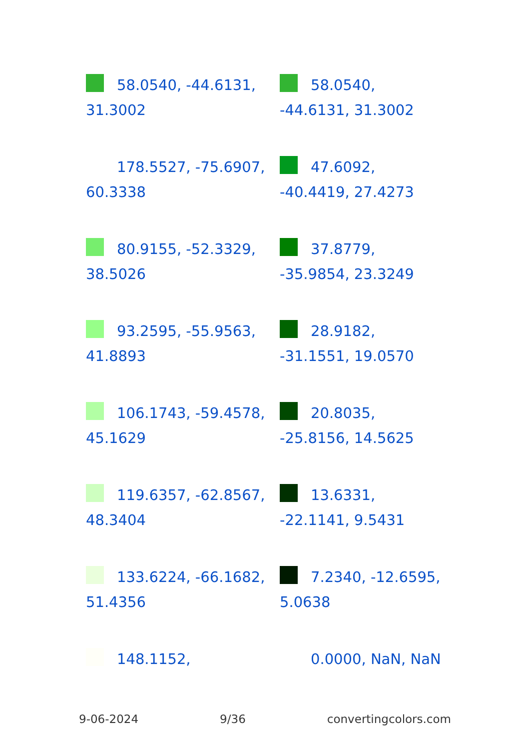58.0540, -44.6131, 31.3002
58.0540, -44.6131, 31.3002
178.5527, -75.6907, 60.3338
47.6092, -40.4419, 27.4273
80.9155, -52.3329, 38.5026
37.8779, -35.9854, 23.3249
93.2595, -55.9563, 41.8893
28.9182, -31.1551, 19.0570
106.1743, -59.4578, 45.1629
20.8035, -25.8156, 14.5625
119.6357, -62.8567, 48.3404
13.6331, -22.1141, 9.5431
133.6224, -66.1682, 51.4356
7.2340, -12.6595, 5.0638
148.1152,
0.0000, NaN, NaN
9-06-2024 9/36 convertingcolors.com